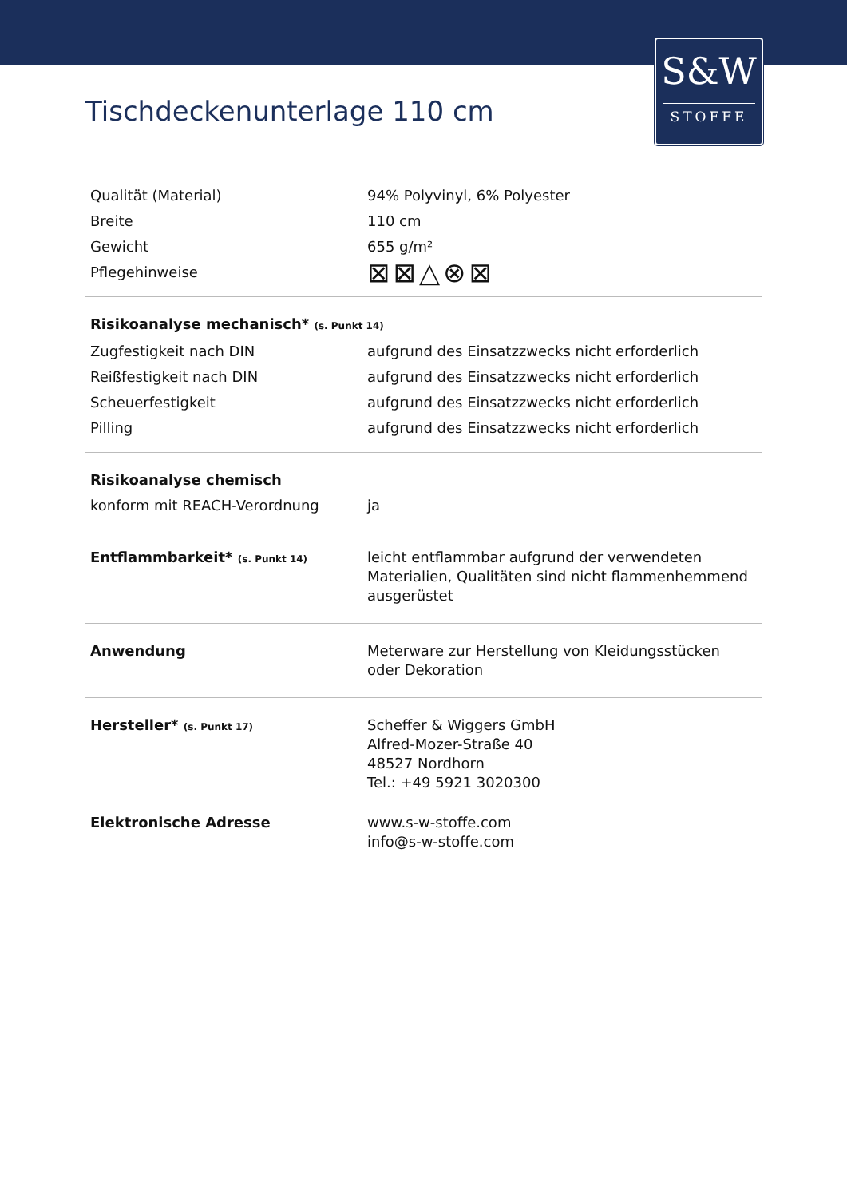S&W
STOFFE
Tischdeckenunterlage 110 cm
| Qualität (Material) | 94% Polyvinyl, 6% Polyester |
| Breite | 110 cm |
| Gewicht | 655 g/m² |
| Pflegehinweise | ⊠⊠△⊗⊠ |
| Risikoanalyse mechanisch* (s. Punkt 14) | |
| Zugfestigkeit nach DIN | aufgrund des Einsatzzwecks nicht erforderlich |
| Reißfestigkeit nach DIN | aufgrund des Einsatzzwecks nicht erforderlich |
| Scheuerfestigkeit | aufgrund des Einsatzzwecks nicht erforderlich |
| Pilling | aufgrund des Einsatzzwecks nicht erforderlich |
| Risikoanalyse chemisch | |
| konform mit REACH-Verordnung | ja |
| Entflammbarkeit* (s. Punkt 14) | leicht entflammbar aufgrund der verwendeten Materialien, Qualitäten sind nicht flammenhemmend ausgerüstet |
| Anwendung | Meterware zur Herstellung von Kleidungsstücken oder Dekoration |
| Hersteller* (s. Punkt 17) | Scheffer & Wiggers GmbH Alfred-Mozer-Straße 40 48527 Nordhorn Tel.: +49 5921 3020300 |
| Elektronische Adresse | www.s-w-stoffe.com info@s-w-stoffe.com |